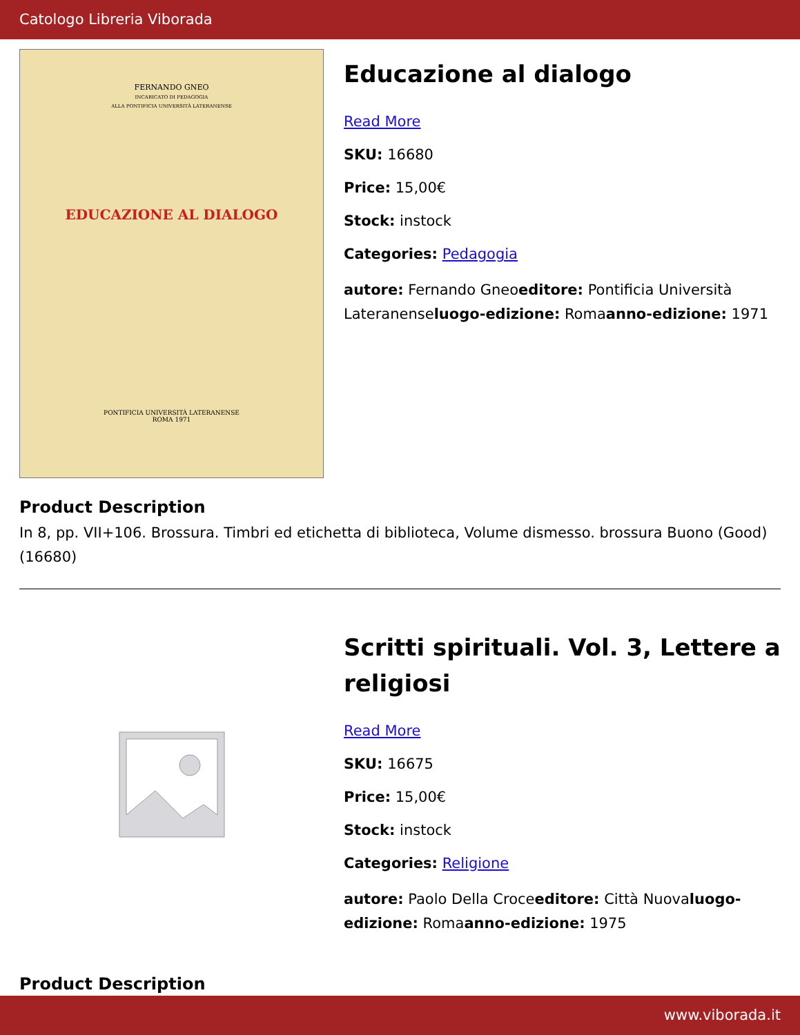Catologo Libreria Viborada
FERNANDO GNEO
INCARICATO DI PEDAGOGIA
ALLA PONTIFICIA UNIVERSITÀ LATERANENSE
EDUCAZIONE AL DIALOGO
PONTIFICIA UNIVERSITÀ LATERANENSE
ROMA 1971
Educazione al dialogo
Read More
SKU: 16680
Price: 15,00€
Stock: instock
Categories: Pedagogia
autore: Fernando Gneoeditore: Pontificia Università Lateranenseluogo-edizione: Romaanno-edizione: 1971
Product Description
In 8, pp. VII+106. Brossura. Timbri ed etichetta di biblioteca, Volume dismesso. brossura Buono (Good) (16680)
Scritti spirituali. Vol. 3, Lettere a religiosi
Read More
SKU: 16675
Price: 15,00€
Stock: instock
Categories: Religione
autore: Paolo Della Croceeditore: Città Nuovaluogo-edizione: Romaanno-edizione: 1975
Product Description
www.viborada.it